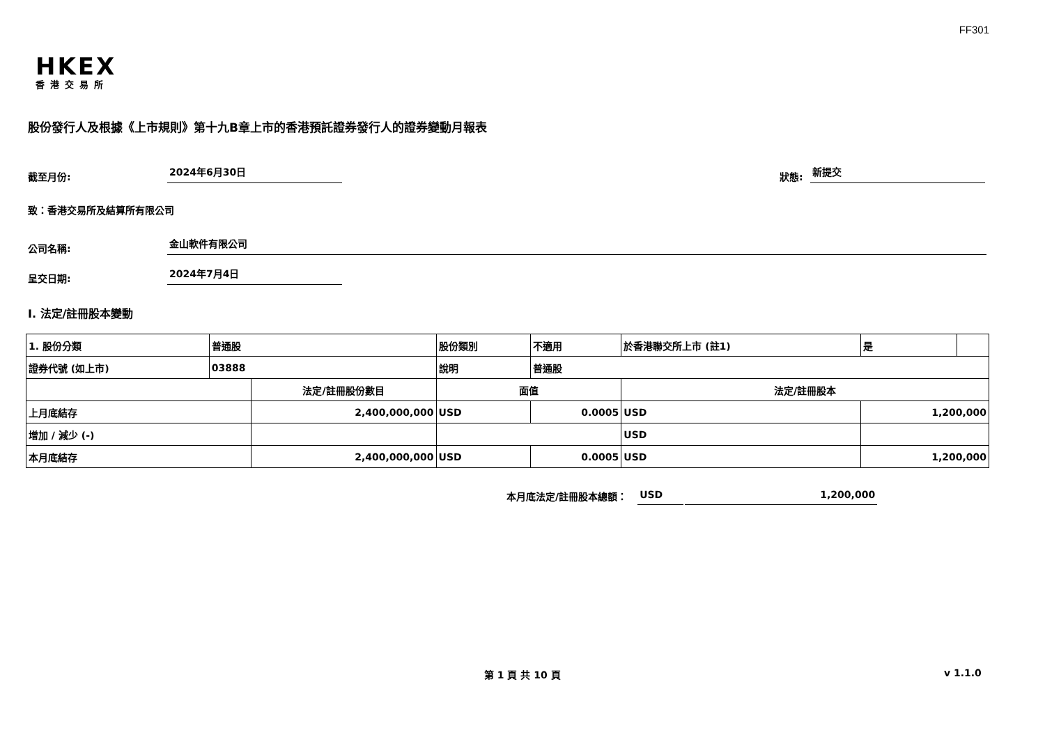FF301
HKEX
香港交易所
股份發行人及根據《上市規則》第十九B章上市的香港預託證券發行人的證券變動月報表
截至月份: 2024年6月30日 狀態: 新提交
致：香港交易所及結算所有限公司
公司名稱: 金山軟件有限公司
呈交日期: 2024年7月4日
I. 法定/註冊股本變動
| 1. 股份分類 | 普通股 | | 股份類別 | | 不適用 | 於香港聯交所上市 (註1) | 是 | |
| 證券代號 (如上市) | 03888 | | 說明 | | 普通股 | | | |
| | | 法定/註冊股份數目 | | 面值 | | 法定/註冊股本 | | |
| 上月底結存 | | 2,400,000,000 | | USD | 0.0005 | USD | 1,200,000 | |
| 增加 / 減少 (-) | | | | | | USD | | |
| 本月底結存 | | 2,400,000,000 | | USD | 0.0005 | USD | 1,200,000 | |
本月底法定/註冊股本總額： USD 1,200,000
第 1 頁 共 10 頁 v 1.1.0